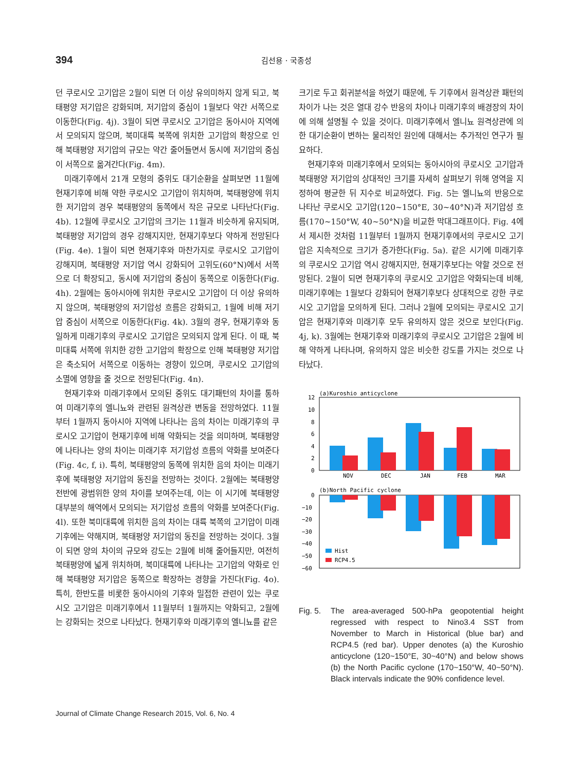394
김선용 · 국종성
던 쿠로시오 고기압은 2월이 되면 더 이상 유의미하지 않게 되고, 북태평양 저기압은 강화되며, 저기압의 중심이 1월보다 약간 서쪽으로 이동한다(Fig. 4j). 3월이 되면 쿠로시오 고기압은 동아시아 지역에서 모의되지 않으며, 북미대륙 북쪽에 위치한 고기압의 확장으로 인해 북태평양 저기압의 규모는 약간 줄어들면서 동시에 저기압의 중심이 서쪽으로 옮겨간다(Fig. 4m).
미래기후에서 21개 모형의 중위도 대기순환을 살펴보면 11월에 현재기후에 비해 약한 쿠로시오 고기압이 위치하며, 북태평양에 위치한 저기압의 경우 북태평양의 동쪽에서 작은 규모로 나타난다(Fig. 4b). 12월에 쿠로시오 고기압의 크기는 11월과 비슷하게 유지되며, 북태평양 저기압의 경우 강해지지만, 현재기후보다 약하게 전망된다(Fig. 4e). 1월이 되면 현재기후와 마찬가지로 쿠로시오 고기압이 강해지며, 북태평양 저기압 역시 강화되어 고위도(60°N)에서 서쪽으로 더 확장되고, 동시에 저기압의 중심이 동쪽으로 이동한다(Fig. 4h). 2월에는 동아시아에 위치한 쿠로시오 고기압이 더 이상 유의하지 않으며, 북태평양의 저기압성 흐름은 강화되고, 1월에 비해 저기압 중심이 서쪽으로 이동한다(Fig. 4k). 3월의 경우, 현재기후와 동일하게 미래기후의 쿠로시오 고기압은 모의되지 않게 된다. 이 때, 북미대륙 서쪽에 위치한 강한 고기압의 확장으로 인해 북태평양 저기압은 축소되어 서쪽으로 이동하는 경향이 있으며, 쿠로시오 고기압의 소멸에 영향을 줄 것으로 전망된다(Fig. 4n).
현재기후와 미래기후에서 모의된 중위도 대기패턴의 차이를 통하여 미래기후의 엘니뇨와 관련된 원격상관 변동을 전망하였다. 11월부터 1월까지 동아시아 지역에 나타나는 음의 차이는 미래기후의 쿠로시오 고기압이 현재기후에 비해 약화되는 것을 의미하며, 북태평양에 나타나는 양의 차이는 미래기후 저기압성 흐름의 약화를 보여준다(Fig. 4c, f, i). 특히, 북태평양의 동쪽에 위치한 음의 차이는 미래기후에 북태평양 저기압의 동진을 전망하는 것이다. 2월에는 북태평양 전반에 광범위한 양의 차이를 보여주는데, 이는 이 시기에 북태평양 대부분의 해역에서 모의되는 저기압성 흐름의 약화를 보여준다(Fig. 4l). 또한 북미대륙에 위치한 음의 차이는 대륙 북쪽의 고기압이 미래기후에는 약해지며, 북태평양 저기압의 동진을 전망하는 것이다. 3월이 되면 양의 차이의 규모와 강도는 2월에 비해 줄어들지만, 여전히 북태평양에 넓게 위치하며, 북미대륙에 나타나는 고기압의 약화로 인해 북태평양 저기압은 동쪽으로 확장하는 경향을 가진다(Fig. 4o). 특히, 한반도를 비롯한 동아시아의 기후와 밀접한 관련이 있는 쿠로시오 고기압은 미래기후에서 11월부터 1월까지는 약화되고, 2월에는 강화되는 것으로 나타났다. 현재기후와 미래기후의 엘니뇨를 같은
크기로 두고 회귀분석을 하였기 때문에, 두 기후에서 원격상관 패턴의 차이가 나는 것은 열대 강수 반응의 차이나 미래기후의 배경장의 차이에 의해 설명될 수 있을 것이다. 미래기후에서 엘니뇨 원격상관에 의한 대기순환이 변하는 물리적인 원인에 대해서는 추가적인 연구가 필요하다.
현재기후와 미래기후에서 모의되는 동아시아의 쿠로시오 고기압과 북태평양 저기압의 상대적인 크기를 자세히 살펴보기 위해 영역을 지정하여 평균한 뒤 지수로 비교하였다. Fig. 5는 엘니뇨의 반응으로 나타난 쿠로시오 고기압(120~150°E, 30~40°N)과 저기압성 흐름(170~150°W, 40~50°N)을 비교한 막대그래프이다. Fig. 4에서 제시한 것처럼 11월부터 1월까지 현재기후에서의 쿠로시오 고기압은 지속적으로 크기가 증가한다(Fig. 5a). 같은 시기에 미래기후의 쿠로시오 고기압 역시 강해지지만, 현재기후보다는 약할 것으로 전망된다. 2월이 되면 현재기후의 쿠로시오 고기압은 약화되는데 비해, 미래기후에는 1월보다 강화되어 현재기후보다 상대적으로 강한 쿠로시오 고기압을 모의하게 된다. 그러나 2월에 모의되는 쿠로시오 고기압은 현재기후와 미래기후 모두 유의하지 않은 것으로 보인다(Fig. 4j, k). 3월에는 현재기후와 미래기후의 쿠로시오 고기압은 2월에 비해 약하게 나타나며, 유의하지 않은 비슷한 강도를 가지는 것으로 나타났다.
(a)Kuroshio anticyclone
12
10
8
6
4
2
0
NOV
DEC
JAN
FEB
MAR
(b)North Pacific cyclone
0
−10
−20
−30
−40
−50
−60
Hist
RCP4.5
Fig. 5. The area-averaged 500-hPa geopotential height regressed with respect to Nino3.4 SST from November to March in Historical (blue bar) and RCP4.5 (red bar). Upper denotes (a) the Kuroshio anticyclone (120~150°E, 30~40°N) and below shows (b) the North Pacific cyclone (170~150°W, 40~50°N). Black intervals indicate the 90% confidence level.
Journal of Climate Change Research 2015, Vol. 6, No. 4